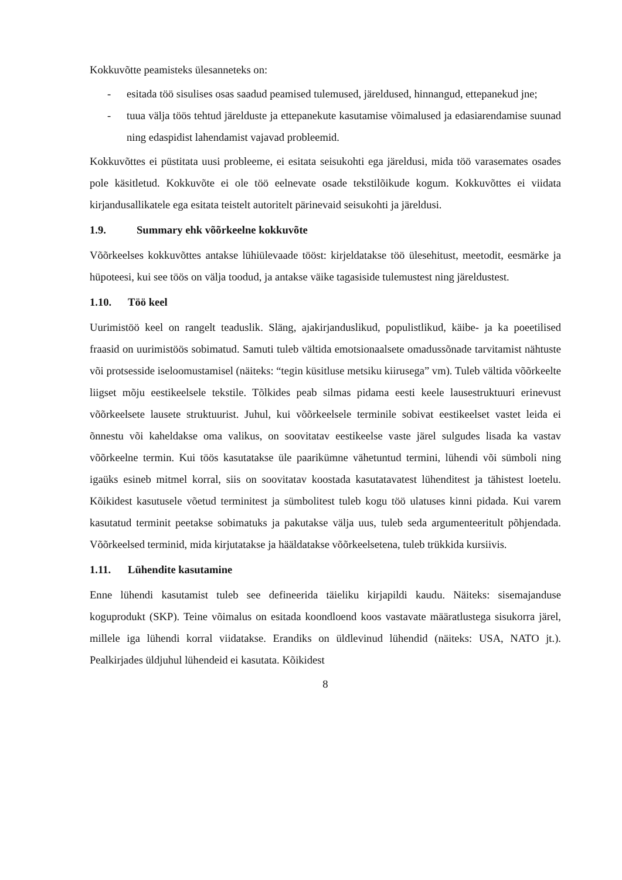Kokkuvõtte peamisteks ülesanneteks on:
- esitada töö sisulises osas saadud peamised tulemused, järeldused, hinnangud, ettepanekud jne;
- tuua välja töös tehtud järelduste ja ettepanekute kasutamise võimalused ja edasiarendamise suunad ning edaspidist lahendamist vajavad probleemid.
Kokkuvõttes ei püstitata uusi probleeme, ei esitata seisukohti ega järeldusi, mida töö varasemates osades pole käsitletud. Kokkuvõte ei ole töö eelnevate osade tekstilõikude kogum. Kokkuvõttes ei viidata kirjandusallikatele ega esitata teistelt autoritelt pärinevaid seisukohti ja järeldusi.
1.9. Summary ehk võõrkeelne kokkuvõte
Võõrkeelses kokkuvõttes antakse lühiülevaade tööst: kirjeldatakse töö ülesehitust, meetodit, eesmärke ja hüpoteesi, kui see töös on välja toodud, ja antakse väike tagasiside tulemustest ning järeldustest.
1.10. Töö keel
Uurimistöö keel on rangelt teaduslik. Släng, ajakirjanduslikud, populistlikud, käibe- ja ka poeetilised fraasid on uurimistöös sobimatud. Samuti tuleb vältida emotsionaalsete omadussõnade tarvitamist nähtuste või protsesside iseloomustamisel (näiteks: “tegin küsitluse metsiku kiirusega” vm). Tuleb vältida võõrkeelte liigset mõju eestikeelsele tekstile. Tõlkides peab silmas pidama eesti keele lausestruktuuri erinevust võõrkeelsete lausete struktuurist. Juhul, kui võõrkeelsele terminile sobivat eestikeelset vastet leida ei õnnestu või kaheldakse oma valikus, on soovitatav eestikeelse vaste järel sulgudes lisada ka vastav võõrkeelne termin. Kui töös kasutatakse üle paarikümne vähetuntud termini, lühendi või sümboli ning igaüks esineb mitmel korral, siis on soovitatav koostada kasutatavatest lühenditest ja tähistest loetelu. Kõikidest kasutusele võetud terminitest ja sümbolitest tuleb kogu töö ulatuses kinni pidada. Kui varem kasutatud terminit peetakse sobimatuks ja pakutakse välja uus, tuleb seda argumenteeritult põhjendada. Võõrkeelsed terminid, mida kirjutatakse ja hääldatakse võõrkeelsetena, tuleb trükkida kursiivis.
1.11. Lühendite kasutamine
Enne lühendi kasutamist tuleb see defineerida täieliku kirjapildi kaudu. Näiteks: sisemajanduse koguprodukt (SKP). Teine võimalus on esitada koondloend koos vastavate määratlustega sisukorra järel, millele iga lühendi korral viidatakse. Erandiks on üldlevinud lühendid (näiteks: USA, NATO jt.). Pealkirjades üldjuhul lühendeid ei kasutata. Kõikidest
8